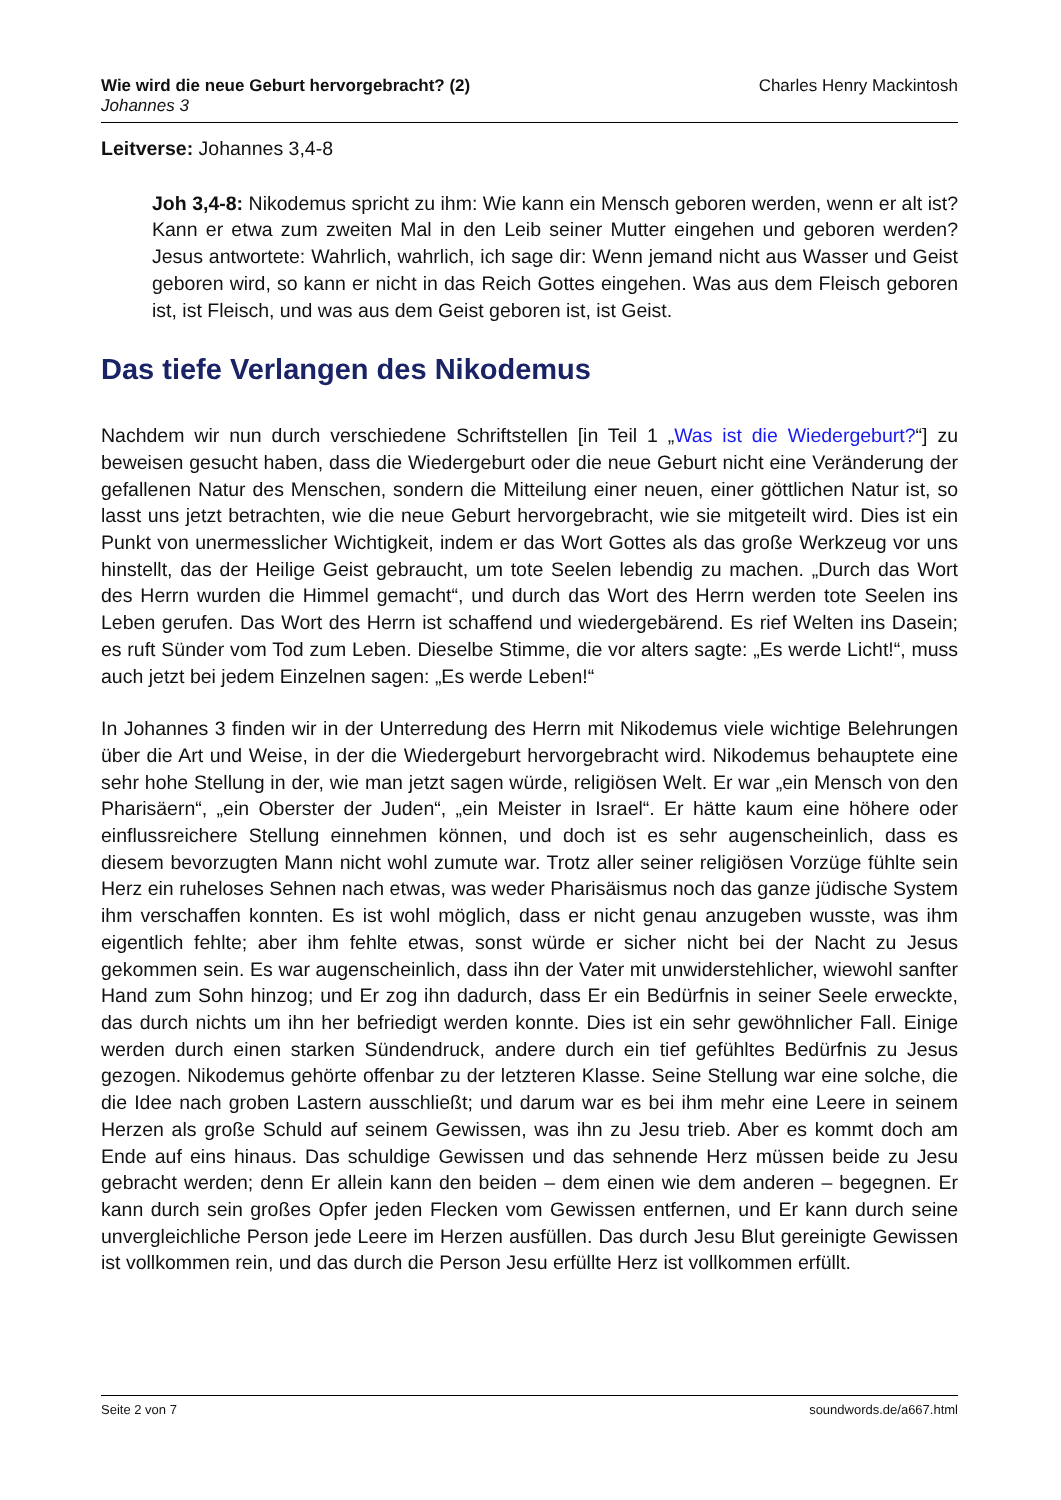Wie wird die neue Geburt hervorgebracht? (2)
Johannes 3
Charles Henry Mackintosh
Leitverse: Johannes 3,4-8
Joh 3,4-8: Nikodemus spricht zu ihm: Wie kann ein Mensch geboren werden, wenn er alt ist? Kann er etwa zum zweiten Mal in den Leib seiner Mutter eingehen und geboren werden? Jesus antwortete: Wahrlich, wahrlich, ich sage dir: Wenn jemand nicht aus Wasser und Geist geboren wird, so kann er nicht in das Reich Gottes eingehen. Was aus dem Fleisch geboren ist, ist Fleisch, und was aus dem Geist geboren ist, ist Geist.
Das tiefe Verlangen des Nikodemus
Nachdem wir nun durch verschiedene Schriftstellen [in Teil 1 „Was ist die Wiedergeburt?“] zu beweisen gesucht haben, dass die Wiedergeburt oder die neue Geburt nicht eine Veränderung der gefallenen Natur des Menschen, sondern die Mitteilung einer neuen, einer göttlichen Natur ist, so lasst uns jetzt betrachten, wie die neue Geburt hervorgebracht, wie sie mitgeteilt wird. Dies ist ein Punkt von unermesslicher Wichtigkeit, indem er das Wort Gottes als das große Werkzeug vor uns hinstellt, das der Heilige Geist gebraucht, um tote Seelen lebendig zu machen. „Durch das Wort des Herrn wurden die Himmel gemacht“, und durch das Wort des Herrn werden tote Seelen ins Leben gerufen. Das Wort des Herrn ist schaffend und wiedergebärend. Es rief Welten ins Dasein; es ruft Sünder vom Tod zum Leben. Dieselbe Stimme, die vor alters sagte: „Es werde Licht!“, muss auch jetzt bei jedem Einzelnen sagen: „Es werde Leben!“
In Johannes 3 finden wir in der Unterredung des Herrn mit Nikodemus viele wichtige Belehrungen über die Art und Weise, in der die Wiedergeburt hervorgebracht wird. Nikodemus behauptete eine sehr hohe Stellung in der, wie man jetzt sagen würde, religiösen Welt. Er war „ein Mensch von den Pharisäern“, „ein Oberster der Juden“, „ein Meister in Israel“. Er hätte kaum eine höhere oder einflussreichere Stellung einnehmen können, und doch ist es sehr augenscheinlich, dass es diesem bevorzugten Mann nicht wohl zumute war. Trotz aller seiner religiösen Vorzüge fühlte sein Herz ein ruheloses Sehnen nach etwas, was weder Pharisäismus noch das ganze jüdische System ihm verschaffen konnten. Es ist wohl möglich, dass er nicht genau anzugeben wusste, was ihm eigentlich fehlte; aber ihm fehlte etwas, sonst würde er sicher nicht bei der Nacht zu Jesus gekommen sein. Es war augenscheinlich, dass ihn der Vater mit unwiderstehlicher, wiewohl sanfter Hand zum Sohn hinzog; und Er zog ihn dadurch, dass Er ein Bedürfnis in seiner Seele erweckte, das durch nichts um ihn her befriedigt werden konnte. Dies ist ein sehr gewöhnlicher Fall. Einige werden durch einen starken Sündendruck, andere durch ein tief gefühltes Bedürfnis zu Jesus gezogen. Nikodemus gehörte offenbar zu der letzteren Klasse. Seine Stellung war eine solche, die die Idee nach groben Lastern ausschließt; und darum war es bei ihm mehr eine Leere in seinem Herzen als große Schuld auf seinem Gewissen, was ihn zu Jesu trieb. Aber es kommt doch am Ende auf eins hinaus. Das schuldige Gewissen und das sehnende Herz müssen beide zu Jesu gebracht werden; denn Er allein kann den beiden – dem einen wie dem anderen – begegnen. Er kann durch sein großes Opfer jeden Flecken vom Gewissen entfernen, und Er kann durch seine unvergleichliche Person jede Leere im Herzen ausfüllen. Das durch Jesu Blut gereinigte Gewissen ist vollkommen rein, und das durch die Person Jesu erfüllte Herz ist vollkommen erfüllt.
Seite 2 von 7 soundwords.de/a667.html